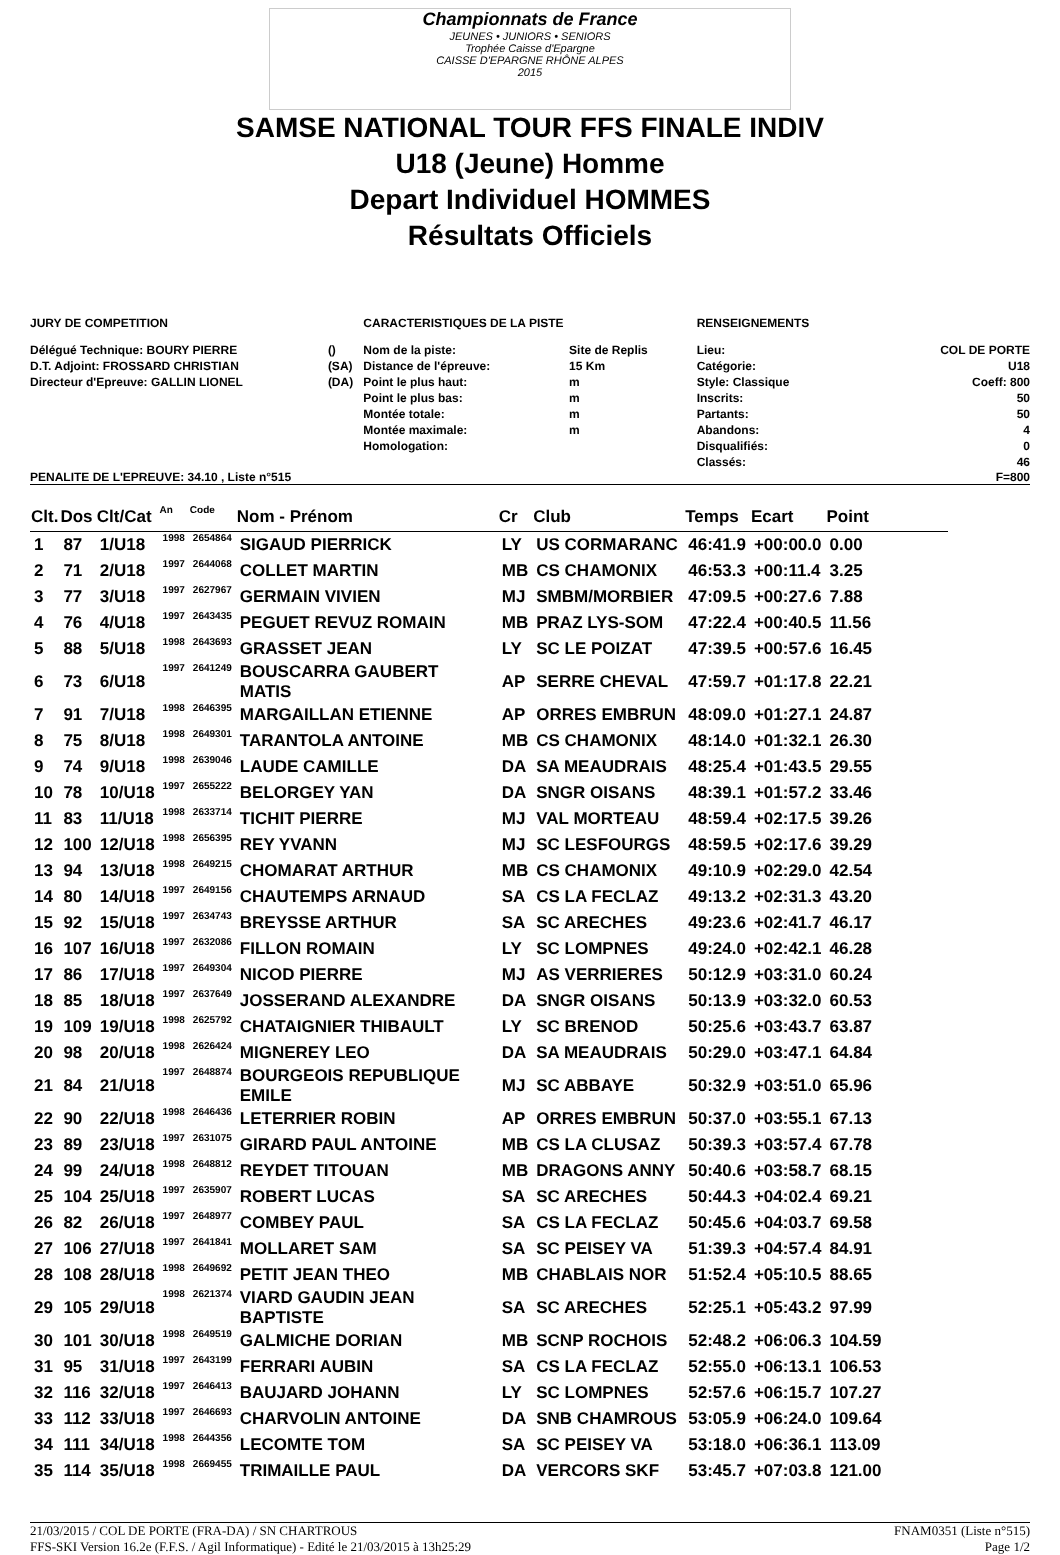Championnats de France
JEUNES • JUNIORS • SENIORS
Trophée Caisse d'Epargne
CAISSE D'EPARGNE RHÔNE ALPES
2015
SAMSE NATIONAL TOUR FFS FINALE INDIV
U18 (Jeune) Homme
Depart Individuel HOMMES
Résultats Officiels
JURY DE COMPETITION
| Délégué Technique: BOURY PIERRE | () |
| D.T. Adjoint: FROSSARD CHRISTIAN | (SA) |
| Directeur d'Epreuve: GALLIN LIONEL | (DA) |
CARACTERISTIQUES DE LA PISTE
| Nom de la piste: | Site de Replis |
| Distance de l'épreuve: | 15 Km |
| Point le plus haut: | m |
| Point le plus bas: | m |
| Montée totale: | m |
| Montée maximale: | m |
| Homologation: | |
RENSEIGNEMENTS
| Lieu: | COL DE PORTE |
| Catégorie: | U18 |
| Style: Classique | Coeff: 800 |
| Inscrits: | 50 |
| Partants: | 50 |
| Abandons: | 4 |
| Disqualifiés: | 0 |
| Classés: | 46 |
PENALITE DE L'EPREUVE: 34.10 , Liste n°515 F=800
| Clt. | Dos | Clt/Cat | An | Code | Nom - Prénom | Cr | Club | Temps | Ecart | Point |
| --- | --- | --- | --- | --- | --- | --- | --- | --- | --- | --- |
| 1 | 87 | 1/U18 | 1998 | 2654864 | SIGAUD PIERRICK | LY | US CORMARANC | 46:41.9 | +00:00.0 | 0.00 |
| 2 | 71 | 2/U18 | 1997 | 2644068 | COLLET MARTIN | MB | CS CHAMONIX | 46:53.3 | +00:11.4 | 3.25 |
| 3 | 77 | 3/U18 | 1997 | 2627967 | GERMAIN VIVIEN | MJ | SMBM/MORBIER | 47:09.5 | +00:27.6 | 7.88 |
| 4 | 76 | 4/U18 | 1997 | 2643435 | PEGUET REVUZ ROMAIN | MB | PRAZ LYS-SOM | 47:22.4 | +00:40.5 | 11.56 |
| 5 | 88 | 5/U18 | 1998 | 2643693 | GRASSET JEAN | LY | SC LE POIZAT | 47:39.5 | +00:57.6 | 16.45 |
| 6 | 73 | 6/U18 | 1997 | 2641249 | BOUSCARRA GAUBERT MATIS | AP | SERRE CHEVAL | 47:59.7 | +01:17.8 | 22.21 |
| 7 | 91 | 7/U18 | 1998 | 2646395 | MARGAILLAN ETIENNE | AP | ORRES EMBRUN | 48:09.0 | +01:27.1 | 24.87 |
| 8 | 75 | 8/U18 | 1998 | 2649301 | TARANTOLA ANTOINE | MB | CS CHAMONIX | 48:14.0 | +01:32.1 | 26.30 |
| 9 | 74 | 9/U18 | 1998 | 2639046 | LAUDE CAMILLE | DA | SA MEAUDRAIS | 48:25.4 | +01:43.5 | 29.55 |
| 10 | 78 | 10/U18 | 1997 | 2655222 | BELORGEY YAN | DA | SNGR OISANS | 48:39.1 | +01:57.2 | 33.46 |
| 11 | 83 | 11/U18 | 1998 | 2633714 | TICHIT PIERRE | MJ | VAL MORTEAU | 48:59.4 | +02:17.5 | 39.26 |
| 12 | 100 | 12/U18 | 1998 | 2656395 | REY YVANN | MJ | SC LESFOURGS | 48:59.5 | +02:17.6 | 39.29 |
| 13 | 94 | 13/U18 | 1998 | 2649215 | CHOMARAT ARTHUR | MB | CS CHAMONIX | 49:10.9 | +02:29.0 | 42.54 |
| 14 | 80 | 14/U18 | 1997 | 2649156 | CHAUTEMPS ARNAUD | SA | CS LA FECLAZ | 49:13.2 | +02:31.3 | 43.20 |
| 15 | 92 | 15/U18 | 1997 | 2634743 | BREYSSE ARTHUR | SA | SC ARECHES | 49:23.6 | +02:41.7 | 46.17 |
| 16 | 107 | 16/U18 | 1997 | 2632086 | FILLON ROMAIN | LY | SC LOMPNES | 49:24.0 | +02:42.1 | 46.28 |
| 17 | 86 | 17/U18 | 1997 | 2649304 | NICOD PIERRE | MJ | AS VERRIERES | 50:12.9 | +03:31.0 | 60.24 |
| 18 | 85 | 18/U18 | 1997 | 2637649 | JOSSERAND ALEXANDRE | DA | SNGR OISANS | 50:13.9 | +03:32.0 | 60.53 |
| 19 | 109 | 19/U18 | 1998 | 2625792 | CHATAIGNIER THIBAULT | LY | SC BRENOD | 50:25.6 | +03:43.7 | 63.87 |
| 20 | 98 | 20/U18 | 1998 | 2626424 | MIGNEREY LEO | DA | SA MEAUDRAIS | 50:29.0 | +03:47.1 | 64.84 |
| 21 | 84 | 21/U18 | 1997 | 2648874 | BOURGEOIS REPUBLIQUE EMILE | MJ | SC ABBAYE | 50:32.9 | +03:51.0 | 65.96 |
| 22 | 90 | 22/U18 | 1998 | 2646436 | LETERRIER ROBIN | AP | ORRES EMBRUN | 50:37.0 | +03:55.1 | 67.13 |
| 23 | 89 | 23/U18 | 1997 | 2631075 | GIRARD PAUL ANTOINE | MB | CS LA CLUSAZ | 50:39.3 | +03:57.4 | 67.78 |
| 24 | 99 | 24/U18 | 1998 | 2648812 | REYDET TITOUAN | MB | DRAGONS ANNY | 50:40.6 | +03:58.7 | 68.15 |
| 25 | 104 | 25/U18 | 1997 | 2635907 | ROBERT LUCAS | SA | SC ARECHES | 50:44.3 | +04:02.4 | 69.21 |
| 26 | 82 | 26/U18 | 1997 | 2648977 | COMBEY PAUL | SA | CS LA FECLAZ | 50:45.6 | +04:03.7 | 69.58 |
| 27 | 106 | 27/U18 | 1997 | 2641841 | MOLLARET SAM | SA | SC PEISEY VA | 51:39.3 | +04:57.4 | 84.91 |
| 28 | 108 | 28/U18 | 1998 | 2649692 | PETIT JEAN THEO | MB | CHABLAIS NOR | 51:52.4 | +05:10.5 | 88.65 |
| 29 | 105 | 29/U18 | 1998 | 2621374 | VIARD GAUDIN JEAN BAPTISTE | SA | SC ARECHES | 52:25.1 | +05:43.2 | 97.99 |
| 30 | 101 | 30/U18 | 1998 | 2649519 | GALMICHE DORIAN | MB | SCNP ROCHOIS | 52:48.2 | +06:06.3 | 104.59 |
| 31 | 95 | 31/U18 | 1997 | 2643199 | FERRARI AUBIN | SA | CS LA FECLAZ | 52:55.0 | +06:13.1 | 106.53 |
| 32 | 116 | 32/U18 | 1997 | 2646413 | BAUJARD JOHANN | LY | SC LOMPNES | 52:57.6 | +06:15.7 | 107.27 |
| 33 | 112 | 33/U18 | 1997 | 2646693 | CHARVOLIN ANTOINE | DA | SNB CHAMROUS | 53:05.9 | +06:24.0 | 109.64 |
| 34 | 111 | 34/U18 | 1998 | 2644356 | LECOMTE TOM | SA | SC PEISEY VA | 53:18.0 | +06:36.1 | 113.09 |
| 35 | 114 | 35/U18 | 1998 | 2669455 | TRIMAILLE PAUL | DA | VERCORS SKF | 53:45.7 | +07:03.8 | 121.00 |
21/03/2015 / COL DE PORTE (FRA-DA) / SN CHARTROUS
FFS-SKI Version 16.2e (F.F.S. / Agil Informatique) - Edité le 21/03/2015 à 13h25:29
FNAM0351 (Liste n°515)
Page 1/2